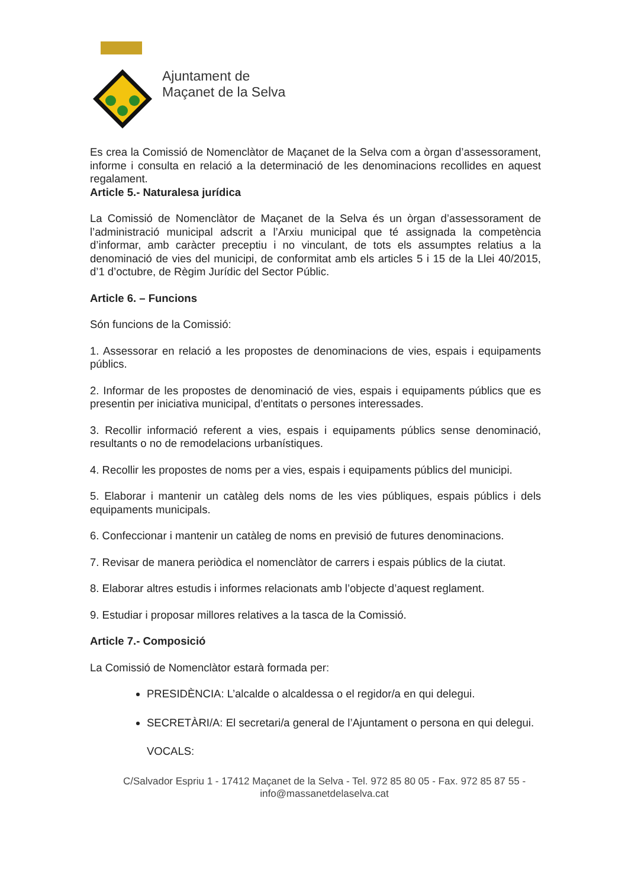Ajuntament de
Maçanet de la Selva
Es crea la Comissió de Nomenclàtor de Maçanet de la Selva com a òrgan d’assessorament, informe i consulta en relació a la determinació de les denominacions recollides en aquest regalament.
Article 5.- Naturalesa jurídica
La Comissió de Nomenclàtor de Maçanet de la Selva és un òrgan d’assessorament de l’administració municipal adscrit a l’Arxiu municipal que té assignada la competència d’informar, amb caràcter preceptiu i no vinculant, de tots els assumptes relatius a la denominació de vies del municipi, de conformitat amb els articles 5 i 15 de la Llei 40/2015, d’1 d’octubre, de Règim Jurídic del Sector Públic.
Article 6. – Funcions
Són funcions de la Comissió:
1. Assessorar en relació a les propostes de denominacions de vies, espais i equipaments públics.
2. Informar de les propostes de denominació de vies, espais i equipaments públics que es presentin per iniciativa municipal, d’entitats o persones interessades.
3. Recollir informació referent a vies, espais i equipaments públics sense denominació, resultants o no de remodelacions urbanístiques.
4. Recollir les propostes de noms per a vies, espais i equipaments públics del municipi.
5. Elaborar i mantenir un catàleg dels noms de les vies públiques, espais públics i dels equipaments municipals.
6. Confeccionar i mantenir un catàleg de noms en previsió de futures denominacions.
7. Revisar de manera periòdica el nomenclàtor de carrers i espais públics de la ciutat.
8. Elaborar altres estudis i informes relacionats amb l’objecte d’aquest reglament.
9. Estudiar i proposar millores relatives a la tasca de la Comissió.
Article 7.- Composició
La Comissió de Nomenclàtor estarà formada per:
PRESIDÈNCIA: L’alcalde o alcaldessa o el regidor/a en qui delegui.
SECRETÀRI/A: El secretari/a general de l’Ajuntament o persona en qui delegui.
VOCALS:
C/Salvador Espriu 1 - 17412 Maçanet de la Selva - Tel. 972 85 80 05 - Fax. 972 85 87 55 -
info@massanetdelaselva.cat